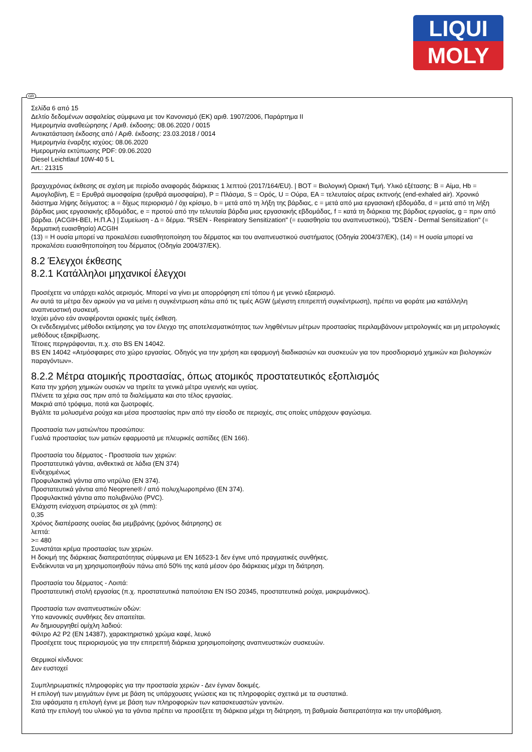LIQUI
MOLY
GR
Σελίδα 6 από 15
Δελτίο δεδομένων ασφαλείας σύμφωνα με τον Κανονισμό (ΕΚ) αριθ. 1907/2006, Παράρτημα II
Ημερομηνία αναθεώρησης / Αριθ. έκδοσης: 08.06.2020 / 0015
Αντικατάσταση έκδοσης από / Αριθ. έκδοσης: 23.03.2018 / 0014
Ημερομηνία έναρξης ισχύος: 08.06.2020
Ημερομηνία εκτύπωσης PDF: 09.06.2020
Diesel Leichtlauf 10W-40 5 L
Art.: 21315
βραχυχρόνιας έκθεσης σε σχέση με περίοδο αναφοράς διάρκειας 1 λεπτού (2017/164/EU). | BOT = Βιολογική Οριακή Τιμή. Υλικό εξέτασης: B = Αίμα, Hb = Αιμογλοβίνη, E = Ερυθρά αιμοσφαίρια (ερυθρά αιμοσφαίρια), P = Πλάσμα, S = Ορός, U = Ούρα, EA = τελευταίος αέρας εκπνοής (end-exhaled air). Χρονικό διάστημα λήψης δείγματος: a = δίχως περιορισμό / όχι κρίσιμο, b = μετά από τη λήξη της βάρδιας, c = μετά από μια εργασιακή εβδομάδα, d = μετά από τη λήξη βάρδιας μιας εργασιακής εβδομάδας, e = προτού από την τελευταία βάρδια μιας εργασιακής εβδομάδας, f = κατά τη διάρκεια της βάρδιας εργασίας, g = πριν από βάρδια. (ACGIH-BEI, Η.Π.Α.) | Συμείωση - Δ = δέρμα. "RSEN - Respiratory Sensitization" (= ευαισθησία του αναπνευστικού), "DSEN - Dermal Sensitization" (= δερματική ευαισθησία) ACGIH
(13) = Η ουσία μπορεί να προκαλέσει ευαισθητοποίηση του δέρματος και του αναπνευστικού συστήματος (Οδηγία 2004/37/ΕΚ), (14) = Η ουσία μπορεί να προκαλέσει ευαισθητοποίηση του δέρματος (Οδηγία 2004/37/ΕΚ).
8.2 Έλεγχοι έκθεσης
8.2.1 Κατάλληλοι μηχανικοί έλεγχοι
Προσέχετε να υπάρχει καλός αερισμός. Μπορεί να γίνει με απορρόφηση επί τόπου ή με γενικό εξαερισμό.
Αν αυτά τα μέτρα δεν αρκούν για να μείνει η συγκέντρωση κάτω από τις τιμές AGW (μέγιστη επιτρεπτή συγκέντρωση), πρέπει να φοράτε μια κατάλληλη αναπνευστική συσκευή.
Ισχύει μόνο εάν αναφέρονται οριακές τιμές έκθεση.
Οι ενδεδειγμένες μέθοδοι εκτίμησης για τον έλεγχο της αποτελεσματικότητας των ληφθέντων μέτρων προστασίας περιλαμβάνουν μετρολογικές και μη μετρολογικές μεθόδους εξακρίβωσης.
Τέτοιες περιγράφονται, π.χ. στο BS EN 14042.
BS EN 14042 «Ατμόσφαιρες στο χώρο εργασίας. Οδηγός για την χρήση και εφαρμογή διαδικασιών και συσκευών για τον προσδιορισμό χημικών και βιολογικών παραγόντων».
8.2.2 Μέτρα ατομικής προστασίας, όπως ατομικός προστατευτικός εξοπλισμός
Κατα την χρήση χημικών ουσιών να τηρείτε τα γενικά μέτρα υγιεινής και υγείας.
Πλένετε τα χέρια σας πριν από τα διαλείμματα και στο τέλος εργασίας.
Μακριά από τρόφιμα, ποτά και ζωοτροφές.
Βγάλτε τα μολυσμένα ρούχα και μέσα προστασίας πριν από την είσοδο σε περιοχές, στις οποίες υπάρχουν φαγώσιμα.
Προστασία των ματιών/του προσώπου:
Γυαλιά προστασίας των ματιών εφαρμοστά με πλευρικές ασπίδες (EN 166).
Προστασία του δέρματος - Προστασία των χεριών:
Προστατευτικά γάντια, ανθεκτικά σε λάδια (EN 374)
Ενδεχομένως
Προφυλακτικά γάντια απο νιτρύλιο (EN 374).
Προστατευτικά γάντια από Neoprene® / από πολυχλωροπρένιο (EN 374).
Προφυλακτικά γάντια απο πολυβινύλιο (PVC).
Ελάχιστη ενίσχυση στρώματος σε χιλ (mm):
0,35
Χρόνος διαπέρασης ουσίας δια μεμβράνης (χρόνος διάτρησης) σε
λεπτά:
>= 480
Συνιστάται κρέμα προστασίας των χεριών.
Η δοκιμή της διάρκειας διαπερατότητας σύμφωνα με EN 16523-1 δεν έγινε υπό πραγματικές συνθήκες.
Ενδείκνυται να μη χρησιμοποιηθούν πάνω από 50% της κατά μέσον όρο διάρκειας μέχρι τη διάτρηση.
Προστασία του δέρματος - Λοιπά:
Προστατευτική στολή εργασίας (π.χ. προστατευτικά παπούτσια EN ISO 20345, προστατευτικά ρούχα, μακρυμάνικος).
Προστασία των αναπνευστικών οδών:
Υπο κανονικές συνθήκες δεν απαιτείται.
Αν δημιουργηθεί ομίχλη λαδιού:
Φίλτρο A2 P2 (EN 14387), χαρακτηριστικό χρώμα καφέ, λευκό
Προσέχετε τους περιορισμούς για την επιτρεπτή διάρκεια χρησιμοποίησης αναπνευστικών συσκευών.
Θερμικοί κίνδυνοι:
Δεν ευστοχεί
Συμπληρωματικές πληροφορίες για την προστασία χεριών - Δεν έγιναν δοκιμές.
Η επιλογή των μειγμάτων έγινε με βάση τις υπάρχουσες γνώσεις και τις πληροφορίες σχετικά με τα συστατικά.
Στα υφάσματα η επιλογή έγινε με βάση των πληροφοριών των κατασκευαστών γαντιών.
Κατά την επιλογή του υλικού για τα γάντια πρέπει να προσέξετε τη διάρκεια μέχρι τη διάτρηση, τη βαθμιαία διαπερατότητα και την υποβάθμιση.